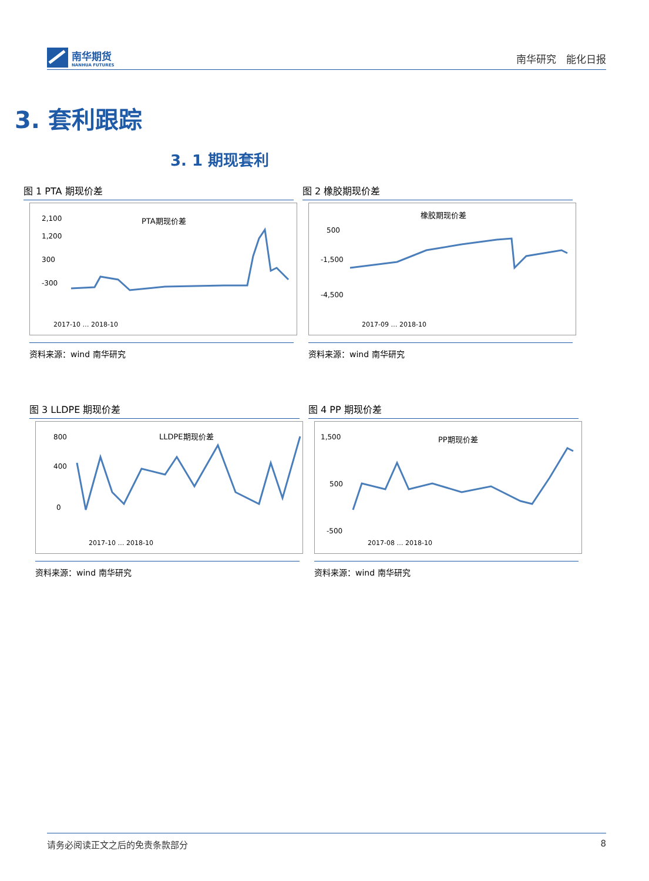南华期货
NANHUA FUTURES
南华研究　能化日报
3. 套利跟踪
3. 1 期现套利
图 1 PTA 期现价差
PTA期现价差
2,100
1,200
300
-300
2017-10 … 2018-10
资料来源：wind 南华研究
图 2 橡胶期现价差
橡胶期现价差
500
-1,500
-4,500
2017-09 … 2018-10
资料来源：wind 南华研究
图 3 LLDPE 期现价差
LLDPE期现价差
800
400
0
2017-10 … 2018-10
资料来源：wind 南华研究
图 4 PP 期现价差
PP期现价差
1,500
500
-500
2017-08 … 2018-10
资料来源：wind 南华研究
请务必阅读正文之后的免责条款部分 8